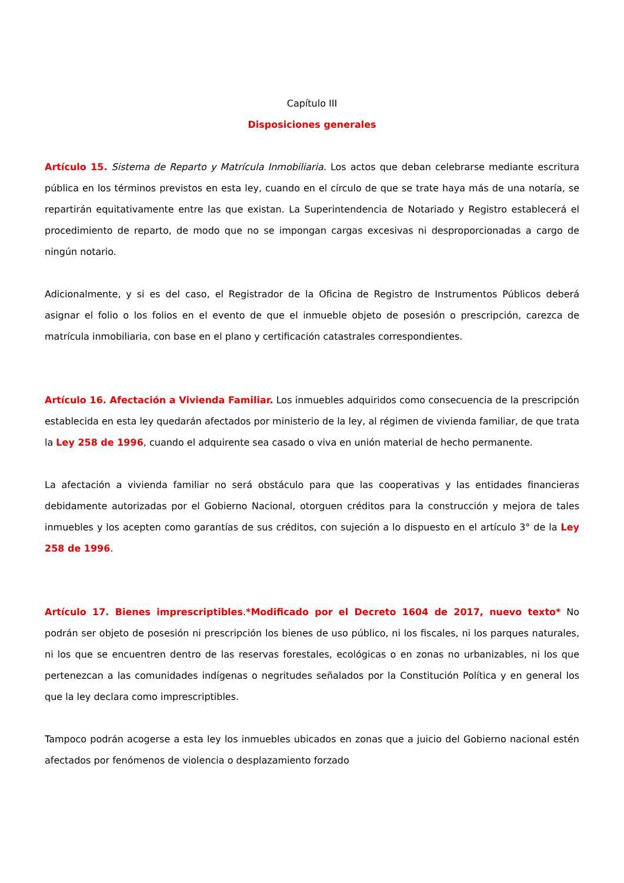Capítulo III
Disposiciones generales
Artículo 15. Sistema de Reparto y Matrícula Inmobiliaria. Los actos que deban celebrarse mediante escritura pública en los términos previstos en esta ley, cuando en el círculo de que se trate haya más de una notaría, se repartirán equitativamente entre las que existan. La Superintendencia de Notariado y Registro establecerá el procedimiento de reparto, de modo que no se impongan cargas excesivas ni desproporcionadas a cargo de ningún notario.
Adicionalmente, y si es del caso, el Registrador de la Oficina de Registro de Instrumentos Públicos deberá asignar el folio o los folios en el evento de que el inmueble objeto de posesión o prescripción, carezca de matrícula inmobiliaria, con base en el plano y certificación catastrales correspondientes.
Artículo 16. Afectación a Vivienda Familiar. Los inmuebles adquiridos como consecuencia de la prescripción establecida en esta ley quedarán afectados por ministerio de la ley, al régimen de vivienda familiar, de que trata la Ley 258 de 1996, cuando el adquirente sea casado o viva en unión material de hecho permanente.
La afectación a vivienda familiar no será obstáculo para que las cooperativas y las entidades financieras debidamente autorizadas por el Gobierno Nacional, otorguen créditos para la construcción y mejora de tales inmuebles y los acepten como garantías de sus créditos, con sujeción a lo dispuesto en el artículo 3° de la Ley 258 de 1996.
Artículo 17. Bienes imprescriptibles.*Modificado por el Decreto 1604 de 2017, nuevo texto* No podrán ser objeto de posesión ni prescripción los bienes de uso público, ni los fiscales, ni los parques naturales, ni los que se encuentren dentro de las reservas forestales, ecológicas o en zonas no urbanizables, ni los que pertenezcan a las comunidades indígenas o negritudes señalados por la Constitución Política y en general los que la ley declara como imprescriptibles.
Tampoco podrán acogerse a esta ley los inmuebles ubicados en zonas que a juicio del Gobierno nacional estén afectados por fenómenos de violencia o desplazamiento forzado